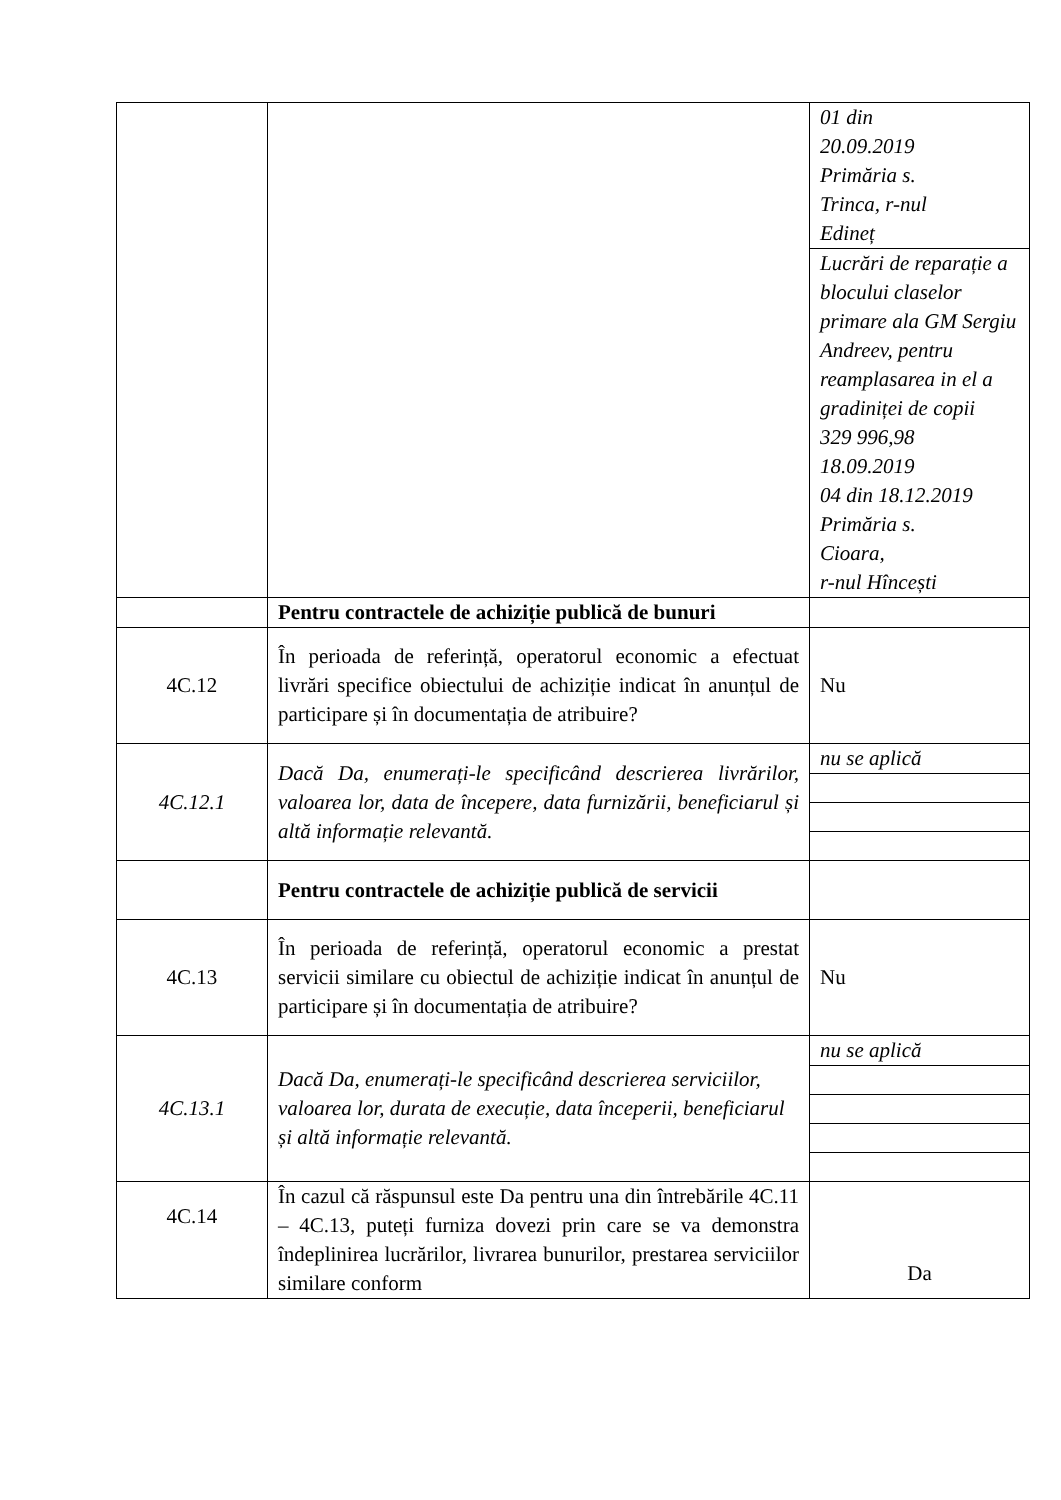| | | 01 din 20.09.2019 Primăria s. Trinca, r-nul Edineț |
| | | Lucrări de reparație a blocului claselor primare ala GM Sergiu Andreev, pentru reamplasarea in el a gradiniței de copii 329 996,98 18.09.2019 04 din 18.12.2019 Primăria s. Cioara, r-nul Hîncești |
| | Pentru contractele de achiziție publică de bunuri | |
| 4C.12 | În perioada de referință, operatorul economic a efectuat livrări specifice obiectului de achiziție indicat în anunțul de participare și în documentația de atribuire? | Nu |
| 4C.12.1 | Dacă Da, enumerați-le specificând descrierea livrărilor, valoarea lor, data de începere, data furnizării, beneficiarul și altă informație relevantă. | nu se aplică |
| | Pentru contractele de achiziție publică de servicii | |
| 4C.13 | În perioada de referință, operatorul economic a prestat servicii similare cu obiectul de achiziție indicat în anunțul de participare și în documentația de atribuire? | Nu |
| 4C.13.1 | Dacă Da, enumerați-le specificând descrierea serviciilor, valoarea lor, durata de execuție, data începerii, beneficiarul și altă informație relevantă. | nu se aplică |
| 4C.14 | În cazul că răspunsul este Da pentru una din întrebările 4C.11 – 4C.13, puteți furniza dovezi prin care se va demonstra îndeplinirea lucrărilor, livrarea bunurilor, prestarea serviciilor similare conform | Da |